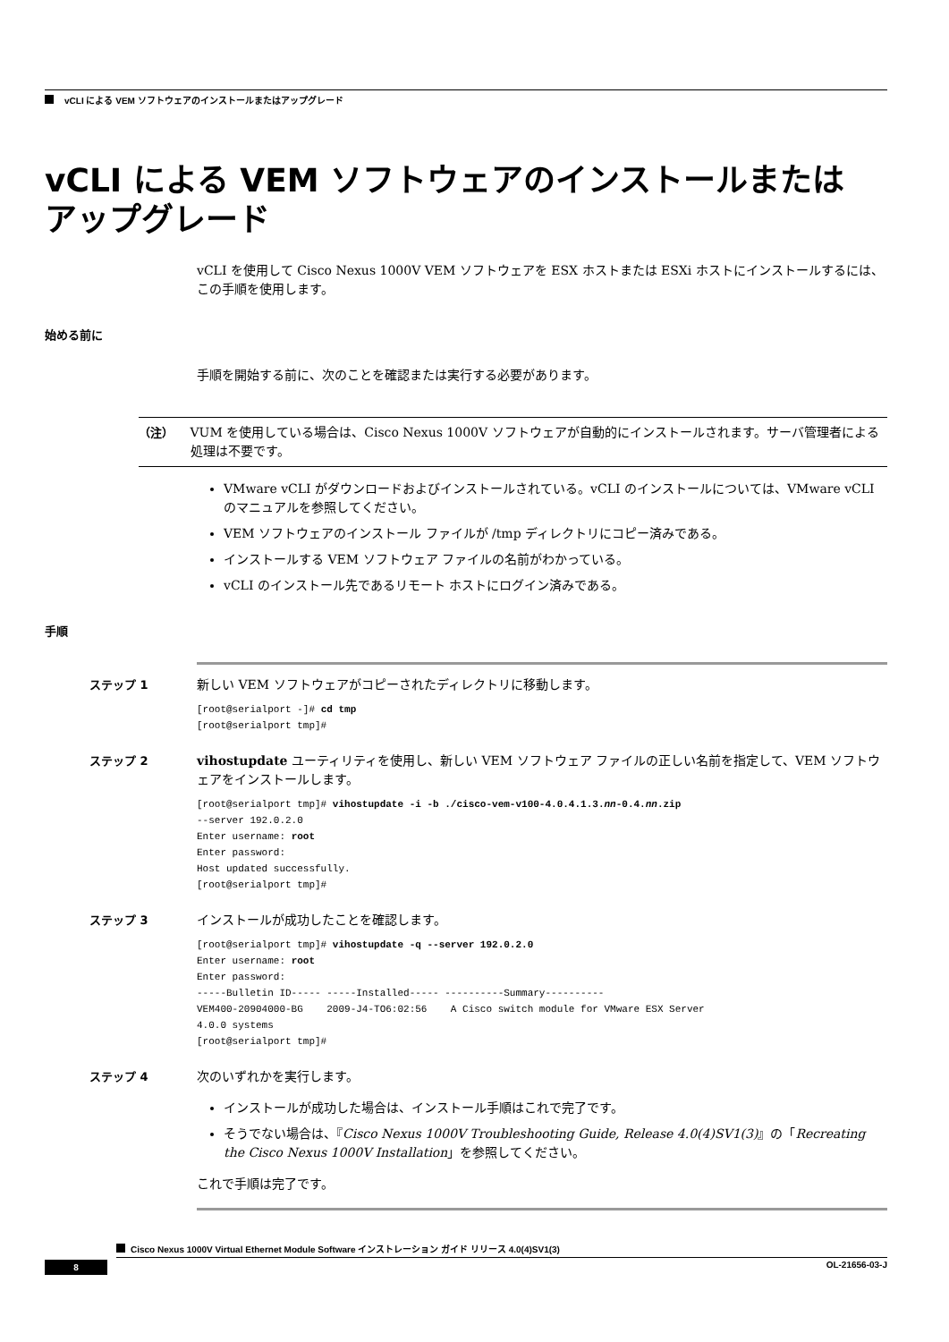vCLI による VEM ソフトウェアのインストールまたはアップグレード
vCLI による VEM ソフトウェアのインストールまたは
アップグレード
vCLI を使用して Cisco Nexus 1000V VEM ソフトウェアを ESX ホストまたは ESXi ホストにインストールするには、この手順を使用します。
始める前に
手順を開始する前に、次のことを確認または実行する必要があります。
（注）
VUM を使用している場合は、Cisco Nexus 1000V ソフトウェアが自動的にインストールされます。サーバ管理者による処理は不要です。
VMware vCLI がダウンロードおよびインストールされている。vCLI のインストールについては、VMware vCLI のマニュアルを参照してください。
VEM ソフトウェアのインストール ファイルが /tmp ディレクトリにコピー済みである。
インストールする VEM ソフトウェア ファイルの名前がわかっている。
vCLI のインストール先であるリモート ホストにログイン済みである。
手順
ステップ 1
新しい VEM ソフトウェアがコピーされたディレクトリに移動します。
[root@serialport -]# cd tmp
[root@serialport tmp]#
ステップ 2
vihostupdate ユーティリティを使用し、新しい VEM ソフトウェア ファイルの正しい名前を指定して、VEM ソフトウェアをインストールします。
[root@serialport tmp]# vihostupdate -i -b ./cisco-vem-v100-4.0.4.1.3.nn-0.4.nn.zip
--server 192.0.2.0
Enter username: root
Enter password:
Host updated successfully.
[root@serialport tmp]#
ステップ 3
インストールが成功したことを確認します。
[root@serialport tmp]# vihostupdate -q --server 192.0.2.0
Enter username: root
Enter password:
-----Bulletin ID----- -----Installed----- ----------Summary----------
VEM400-20904000-BG    2009-J4-TO6:02:56    A Cisco switch module for VMware ESX Server
4.0.0 systems
[root@serialport tmp]#
ステップ 4
次のいずれかを実行します。
インストールが成功した場合は、インストール手順はこれで完了です。
そうでない場合は、『Cisco Nexus 1000V Troubleshooting Guide, Release 4.0(4)SV1(3)』の「Recreating the Cisco Nexus 1000V Installation」を参照してください。
これで手順は完了です。
Cisco Nexus 1000V Virtual Ethernet Module Software インストレーション ガイド リリース 4.0(4)SV1(3)
8 OL-21656-03-J